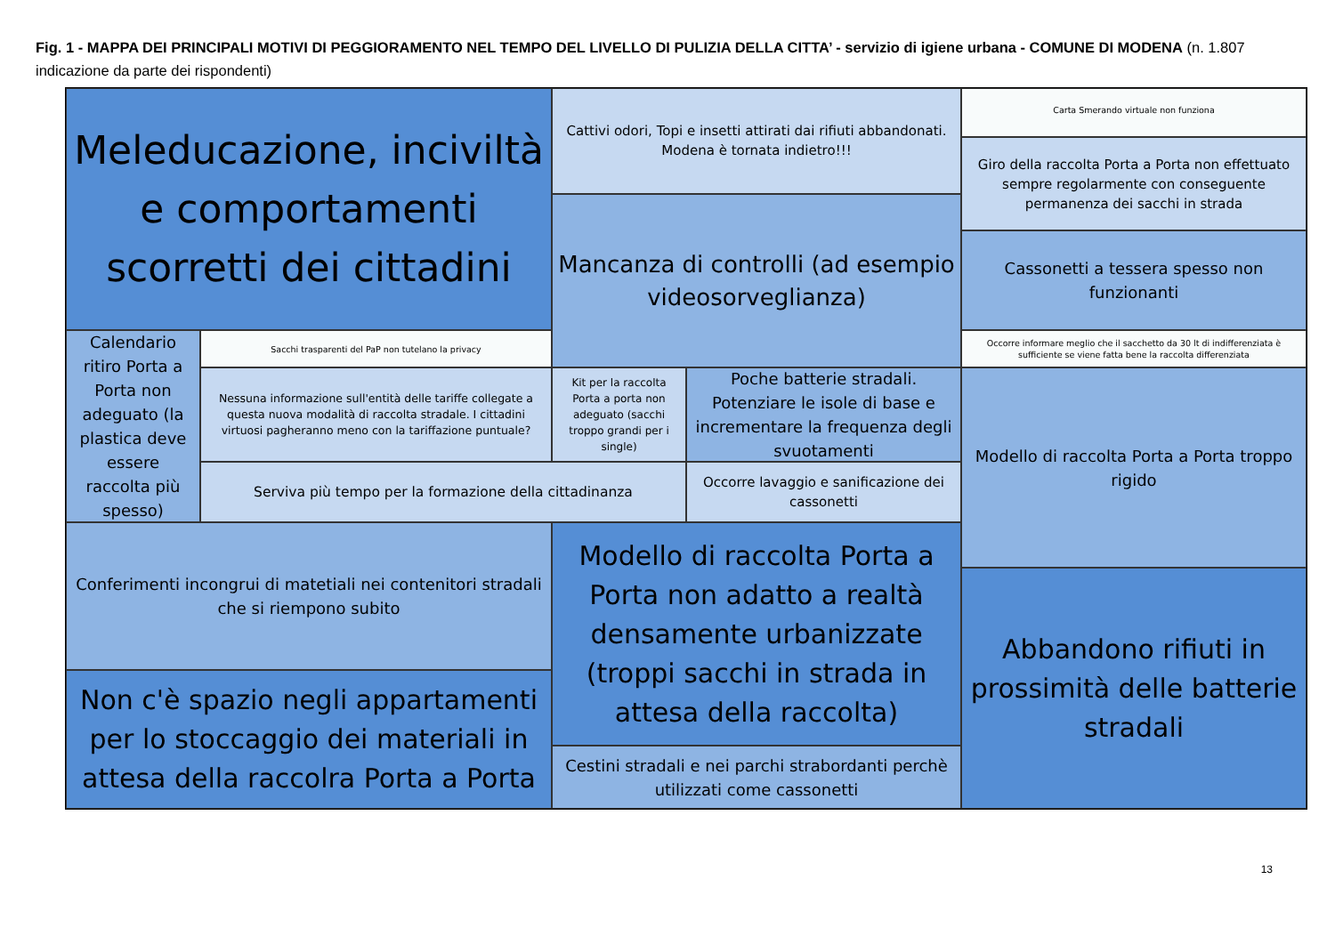Fig. 1 - MAPPA DEI PRINCIPALI MOTIVI DI PEGGIORAMENTO NEL TEMPO DEL LIVELLO DI PULIZIA DELLA CITTA’ - servizio di igiene urbana - COMUNE DI MODENA (n. 1.807 indicazione da parte dei rispondenti)
Meleducazione, inciviltà e comportamenti scorretti dei cittadini
Cattivi odori, Topi e insetti attirati dai rifiuti abbandonati. Modena è tornata indietro!!!
Carta Smerando virtuale non funziona
Giro della raccolta Porta a Porta non effettuato sempre regolarmente con conseguente permanenza dei sacchi in strada
Mancanza di controlli (ad esempio videosorveglianza)
Cassonetti a tessera spesso non funzionanti
Calendario ritiro Porta a Porta non adeguato (la plastica deve essere raccolta più spesso)
Sacchi trasparenti del PaP non tutelano la privacy
Occorre informare meglio che il sacchetto da 30 lt di indifferenziata è sufficiente se viene fatta bene la raccolta differenziata
Nessuna informazione sull'entità delle tariffe collegate a questa nuova modalità di raccolta stradale. I cittadini virtuosi pagheranno meno con la tariffazione puntuale?
Kit per la raccolta Porta a porta non adeguato (sacchi troppo grandi per i single)
Poche batterie stradali. Potenziare le isole di base e incrementare la frequenza degli svuotamenti
Modello di raccolta Porta a Porta troppo rigido
Serviva più tempo per la formazione della cittadinanza
Occorre lavaggio e sanificazione dei cassonetti
Conferimenti incongrui di matetiali nei contenitori stradali che si riempono subito
Modello di raccolta Porta a Porta non adatto a realtà densamente urbanizzate (troppi sacchi in strada in attesa della raccolta)
Abbandono rifiuti in prossimità delle batterie stradali
Non c'è spazio negli appartamenti per lo stoccaggio dei materiali in attesa della raccolra Porta a Porta
Cestini stradali e nei parchi strabordanti perchè utilizzati come cassonetti
13